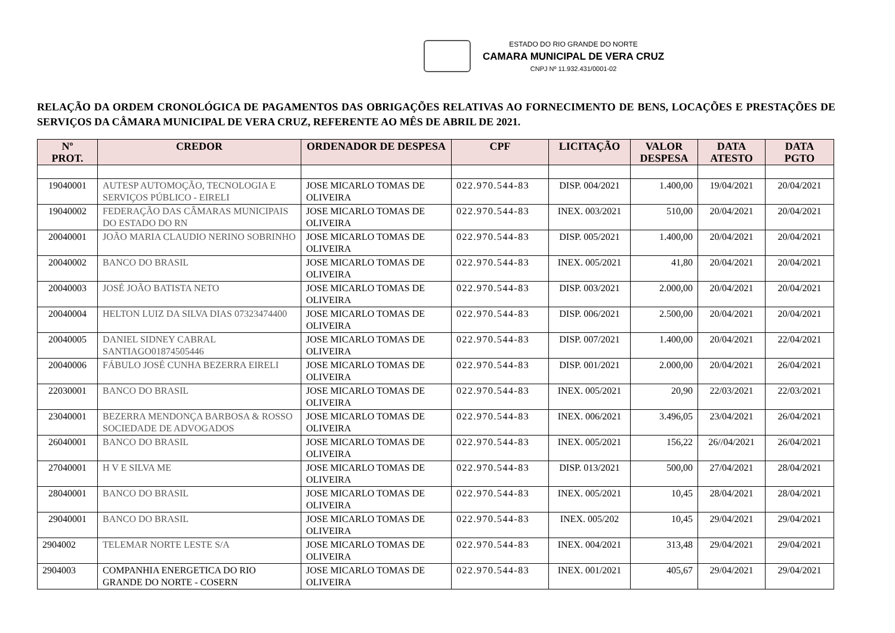ESTADO DO RIO GRANDE DO NORTE
CAMARA MUNICIPAL DE VERA CRUZ
CNPJ Nº 11.932.431/0001-02
RELAÇÃO DA ORDEM CRONOLÓGICA DE PAGAMENTOS DAS OBRIGAÇÕES RELATIVAS AO FORNECIMENTO DE BENS, LOCAÇÕES E PRESTAÇÕES DE SERVIÇOS DA CÂMARA MUNICIPAL DE VERA CRUZ, REFERENTE AO MÊS DE ABRIL DE 2021.
| Nº PROT. | CREDOR | ORDENADOR DE DESPESA | CPF | LICITAÇÃO | VALOR DESPESA | DATA ATESTO | DATA PGTO |
| --- | --- | --- | --- | --- | --- | --- | --- |
| 19040001 | AUTESP AUTOMOÇÃO, TECNOLOGIA E SERVIÇOS PÚBLICO - EIRELI | JOSE MICARLO TOMAS DE OLIVEIRA | 022.970.544-83 | DISP. 004/2021 | 1.400,00 | 19/04/2021 | 20/04/2021 |
| 19040002 | FEDERAÇÃO DAS CÂMARAS MUNICIPAIS DO ESTADO DO RN | JOSE MICARLO TOMAS DE OLIVEIRA | 022.970.544-83 | INEX. 003/2021 | 510,00 | 20/04/2021 | 20/04/2021 |
| 20040001 | JOÃO MARIA CLAUDIO NERINO SOBRINHO | JOSE MICARLO TOMAS DE OLIVEIRA | 022.970.544-83 | DISP. 005/2021 | 1.400,00 | 20/04/2021 | 20/04/2021 |
| 20040002 | BANCO DO BRASIL | JOSE MICARLO TOMAS DE OLIVEIRA | 022.970.544-83 | INEX. 005/2021 | 41,80 | 20/04/2021 | 20/04/2021 |
| 20040003 | JOSÉ JOÃO BATISTA NETO | JOSE MICARLO TOMAS DE OLIVEIRA | 022.970.544-83 | DISP. 003/2021 | 2.000,00 | 20/04/2021 | 20/04/2021 |
| 20040004 | HELTON LUIZ DA SILVA DIAS 07323474400 | JOSE MICARLO TOMAS DE OLIVEIRA | 022.970.544-83 | DISP. 006/2021 | 2.500,00 | 20/04/2021 | 20/04/2021 |
| 20040005 | DANIEL SIDNEY CABRAL SANTIAGO01874505446 | JOSE MICARLO TOMAS DE OLIVEIRA | 022.970.544-83 | DISP. 007/2021 | 1.400,00 | 20/04/2021 | 22/04/2021 |
| 20040006 | FÁBULO JOSÉ CUNHA BEZERRA EIRELI | JOSE MICARLO TOMAS DE OLIVEIRA | 022.970.544-83 | DISP. 001/2021 | 2.000,00 | 20/04/2021 | 26/04/2021 |
| 22030001 | BANCO DO BRASIL | JOSE MICARLO TOMAS DE OLIVEIRA | 022.970.544-83 | INEX. 005/2021 | 20,90 | 22/03/2021 | 22/03/2021 |
| 23040001 | BEZERRA MENDONÇA BARBOSA & ROSSO SOCIEDADE DE ADVOGADOS | JOSE MICARLO TOMAS DE OLIVEIRA | 022.970.544-83 | INEX. 006/2021 | 3.496,05 | 23/04/2021 | 26/04/2021 |
| 26040001 | BANCO DO BRASIL | JOSE MICARLO TOMAS DE OLIVEIRA | 022.970.544-83 | INEX. 005/2021 | 156,22 | 26//04/2021 | 26/04/2021 |
| 27040001 | H V E SILVA ME | JOSE MICARLO TOMAS DE OLIVEIRA | 022.970.544-83 | DISP. 013/2021 | 500,00 | 27/04/2021 | 28/04/2021 |
| 28040001 | BANCO DO BRASIL | JOSE MICARLO TOMAS DE OLIVEIRA | 022.970.544-83 | INEX. 005/2021 | 10,45 | 28/04/2021 | 28/04/2021 |
| 29040001 | BANCO DO BRASIL | JOSE MICARLO TOMAS DE OLIVEIRA | 022.970.544-83 | INEX. 005/202 | 10,45 | 29/04/2021 | 29/04/2021 |
| 2904002 | TELEMAR NORTE LESTE S/A | JOSE MICARLO TOMAS DE OLIVEIRA | 022.970.544-83 | INEX. 004/2021 | 313,48 | 29/04/2021 | 29/04/2021 |
| 2904003 | COMPANHIA ENERGETICA DO RIO GRANDE DO NORTE - COSERN | JOSE MICARLO TOMAS DE OLIVEIRA | 022.970.544-83 | INEX. 001/2021 | 405,67 | 29/04/2021 | 29/04/2021 |